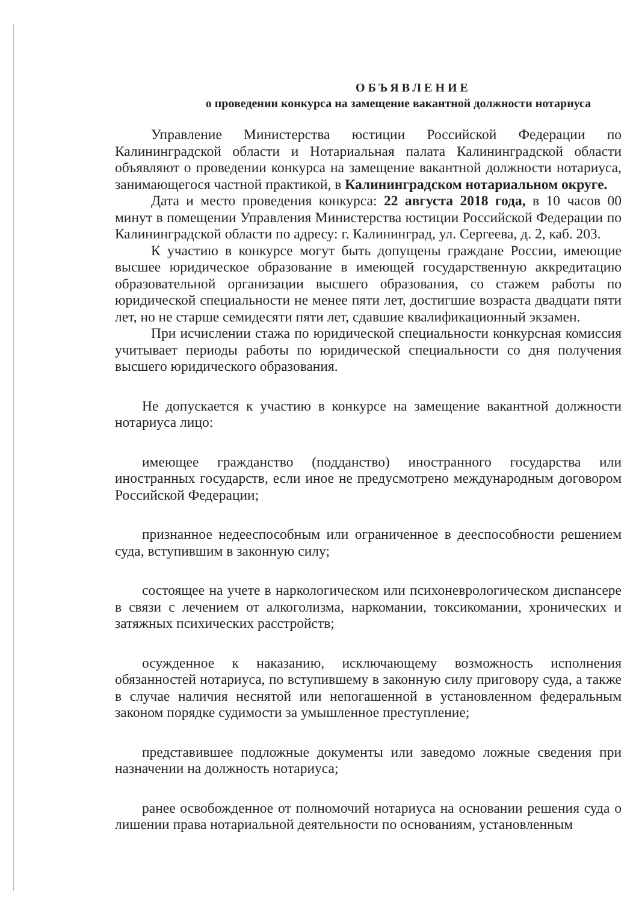ОБЪЯВЛЕНИЕ
о проведении конкурса на замещение вакантной должности нотариуса
Управление Министерства юстиции Российской Федерации по Калининградской области и Нотариальная палата Калининградской области объявляют о проведении конкурса на замещение вакантной должности нотариуса, занимающегося частной практикой, в Калининградском нотариальном округе.
Дата и место проведения конкурса: 22 августа 2018 года, в 10 часов 00 минут в помещении Управления Министерства юстиции Российской Федерации по Калининградской области по адресу: г. Калининград, ул. Сергеева, д. 2, каб. 203.
К участию в конкурсе могут быть допущены граждане России, имеющие высшее юридическое образование в имеющей государственную аккредитацию образовательной организации высшего образования, со стажем работы по юридической специальности не менее пяти лет, достигшие возраста двадцати пяти лет, но не старше семидесяти пяти лет, сдавшие квалификационный экзамен.
При исчислении стажа по юридической специальности конкурсная комиссия учитывает периоды работы по юридической специальности со дня получения высшего юридического образования.
Не допускается к участию в конкурсе на замещение вакантной должности нотариуса лицо:
имеющее гражданство (подданство) иностранного государства или иностранных государств, если иное не предусмотрено международным договором Российской Федерации;
признанное недееспособным или ограниченное в дееспособности решением суда, вступившим в законную силу;
состоящее на учете в наркологическом или психоневрологическом диспансере в связи с лечением от алкоголизма, наркомании, токсикомании, хронических и затяжных психических расстройств;
осужденное к наказанию, исключающему возможность исполнения обязанностей нотариуса, по вступившему в законную силу приговору суда, а также в случае наличия неснятой или непогашенной в установленном федеральным законом порядке судимости за умышленное преступление;
представившее подложные документы или заведомо ложные сведения при назначении на должность нотариуса;
ранее освобожденное от полномочий нотариуса на основании решения суда о лишении права нотариальной деятельности по основаниям, установленным